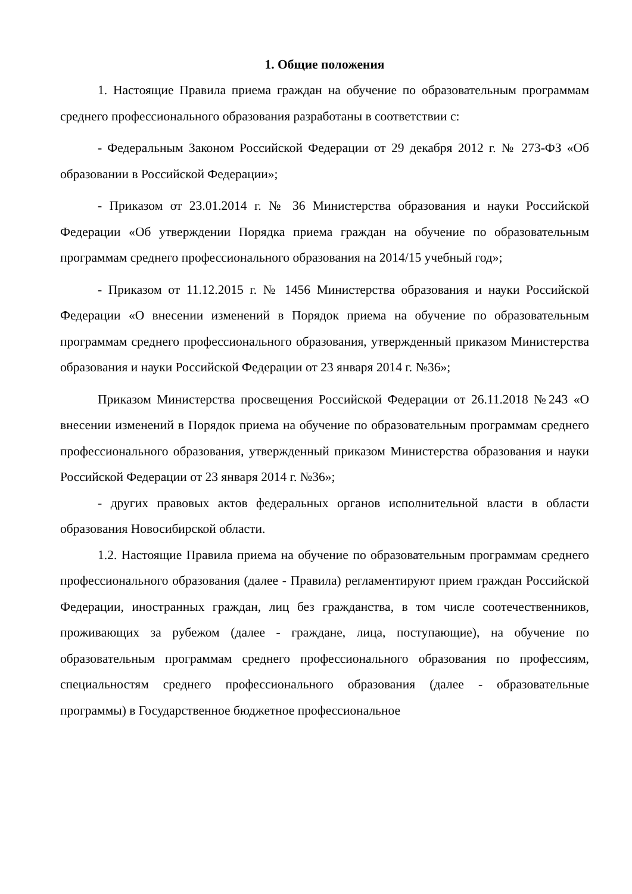1. Общие положения
1. Настоящие Правила приема граждан на обучение по образовательным программам среднего профессионального образования разработаны в соответствии с:
- Федеральным Законом Российской Федерации от 29 декабря 2012 г. № 273-ФЗ «Об образовании в Российской Федерации»;
- Приказом от 23.01.2014 г. № 36 Министерства образования и науки Российской Федерации «Об утверждении Порядка приема граждан на обучение по образовательным программам среднего профессионального образования на 2014/15 учебный год»;
- Приказом от 11.12.2015 г. № 1456 Министерства образования и науки Российской Федерации «О внесении изменений в Порядок приема на обучение по образовательным программам среднего профессионального образования, утвержденный приказом Министерства образования и науки Российской Федерации от 23 января 2014 г. №36»;
Приказом Министерства просвещения Российской Федерации от 26.11.2018 №243 «О внесении изменений в Порядок приема на обучение по образовательным программам среднего профессионального образования, утвержденный приказом Министерства образования и науки Российской Федерации от 23 января 2014 г. №36»;
- других правовых актов федеральных органов исполнительной власти в области образования Новосибирской области.
1.2. Настоящие Правила приема на обучение по образовательным программам среднего профессионального образования (далее - Правила) регламентируют прием граждан Российской Федерации, иностранных граждан, лиц без гражданства, в том числе соотечественников, проживающих за рубежом (далее - граждане, лица, поступающие), на обучение по образовательным программам среднего профессионального образования по профессиям, специальностям среднего профессионального образования (далее - образовательные программы) в Государственное бюджетное профессиональное